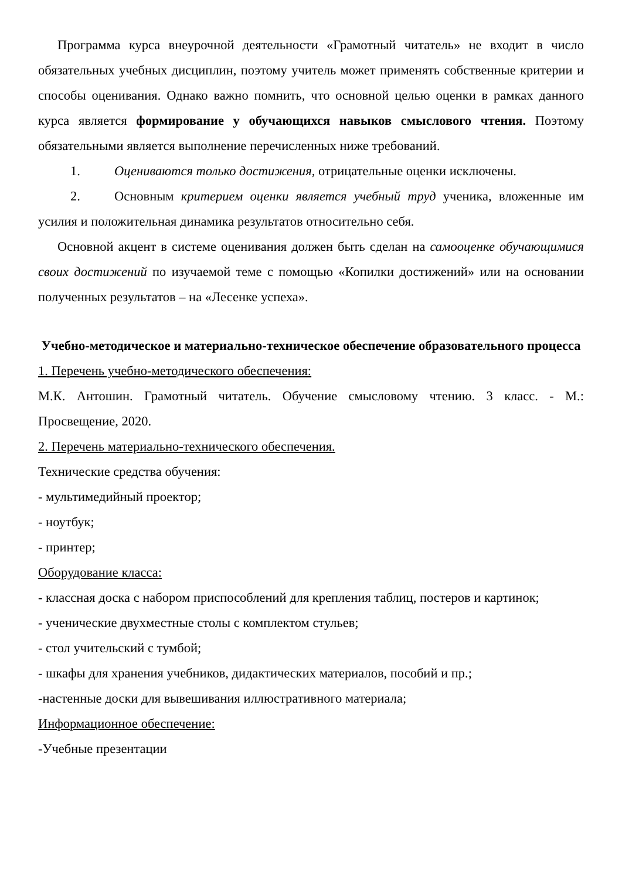Программа курса внеурочной деятельности «Грамотный читатель» не входит в число обязательных учебных дисциплин, поэтому учитель может применять собственные критерии и способы оценивания. Однако важно помнить, что основной целью оценки в рамках данного курса является формирование у обучающихся навыков смыслового чтения. Поэтому обязательными является выполнение перечисленных ниже требований.
1. Оцениваются только достижения, отрицательные оценки исключены.
2. Основным критерием оценки является учебный труд ученика, вложенные им усилия и положительная динамика результатов относительно себя.
Основной акцент в системе оценивания должен быть сделан на самооценке обучающимися своих достижений по изучаемой теме с помощью «Копилки достижений» или на основании полученных результатов – на «Лесенке успеха».
Учебно-методическое и материально-техническое обеспечение образовательного процесса
1. Перечень учебно-методического обеспечения:
М.К. Антошин. Грамотный читатель. Обучение смысловому чтению. 3 класс. - М.: Просвещение, 2020.
2. Перечень материально-технического обеспечения.
Технические средства обучения:
- мультимедийный проектор;
- ноутбук;
- принтер;
Оборудование класса:
- классная доска с набором приспособлений для крепления таблиц, постеров и картинок;
- ученические двухместные столы с комплектом стульев;
- стол учительский с тумбой;
- шкафы для хранения учебников, дидактических материалов, пособий и пр.;
-настенные доски для вывешивания иллюстративного материала;
Информационное обеспечение:
-Учебные презентации